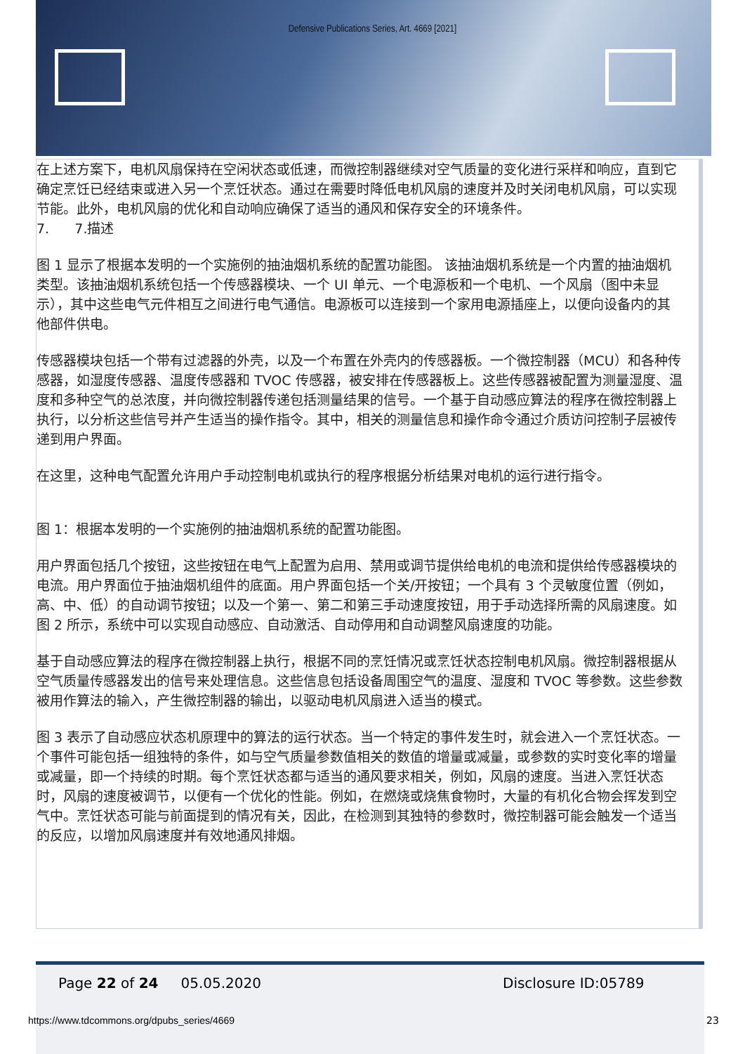Defensive Publications Series, Art. 4669 [2021]
在上述方案下，电机风扇保持在空闲状态或低速，而微控制器继续对空气质量的变化进行采样和响应，直到它确定烹饪已经结束或进入另一个烹饪状态。通过在需要时降低电机风扇的速度并及时关闭电机风扇，可以实现节能。此外，电机风扇的优化和自动响应确保了适当的通风和保存安全的环境条件。
7. 7.描述
图 1 显示了根据本发明的一个实施例的抽油烟机系统的配置功能图。 该抽油烟机系统是一个内置的抽油烟机类型。该抽油烟机系统包括一个传感器模块、一个 UI 单元、一个电源板和一个电机、一个风扇（图中未显示），其中这些电气元件相互之间进行电气通信。电源板可以连接到一个家用电源插座上，以便向设备内的其他部件供电。
传感器模块包括一个带有过滤器的外壳，以及一个布置在外壳内的传感器板。一个微控制器（MCU）和各种传感器，如湿度传感器、温度传感器和 TVOC 传感器，被安排在传感器板上。这些传感器被配置为测量湿度、温度和多种空气的总浓度，并向微控制器传递包括测量结果的信号。一个基于自动感应算法的程序在微控制器上执行，以分析这些信号并产生适当的操作指令。其中，相关的测量信息和操作命令通过介质访问控制子层被传递到用户界面。
在这里，这种电气配置允许用户手动控制电机或执行的程序根据分析结果对电机的运行进行指令。
图 1：根据本发明的一个实施例的抽油烟机系统的配置功能图。
用户界面包括几个按钮，这些按钮在电气上配置为启用、禁用或调节提供给电机的电流和提供给传感器模块的电流。用户界面位于抽油烟机组件的底面。用户界面包括一个关/开按钮；一个具有 3 个灵敏度位置（例如，高、中、低）的自动调节按钮；以及一个第一、第二和第三手动速度按钮，用于手动选择所需的风扇速度。如图 2 所示，系统中可以实现自动感应、自动激活、自动停用和自动调整风扇速度的功能。
基于自动感应算法的程序在微控制器上执行，根据不同的烹饪情况或烹饪状态控制电机风扇。微控制器根据从空气质量传感器发出的信号来处理信息。这些信息包括设备周围空气的温度、湿度和 TVOC 等参数。这些参数被用作算法的输入，产生微控制器的输出，以驱动电机风扇进入适当的模式。
图 3 表示了自动感应状态机原理中的算法的运行状态。当一个特定的事件发生时，就会进入一个烹饪状态。一个事件可能包括一组独特的条件，如与空气质量参数值相关的数值的增量或减量，或参数的实时变化率的增量或减量，即一个持续的时期。每个烹饪状态都与适当的通风要求相关，例如，风扇的速度。当进入烹饪状态时，风扇的速度被调节，以便有一个优化的性能。例如，在燃烧或烧焦食物时，大量的有机化合物会挥发到空气中。烹饪状态可能与前面提到的情况有关，因此，在检测到其独特的参数时，微控制器可能会触发一个适当的反应，以增加风扇速度并有效地通风排烟。
Page 22 of 24 05.05.2020 Disclosure ID:05789
https://www.tdcommons.org/dpubs_series/4669
23